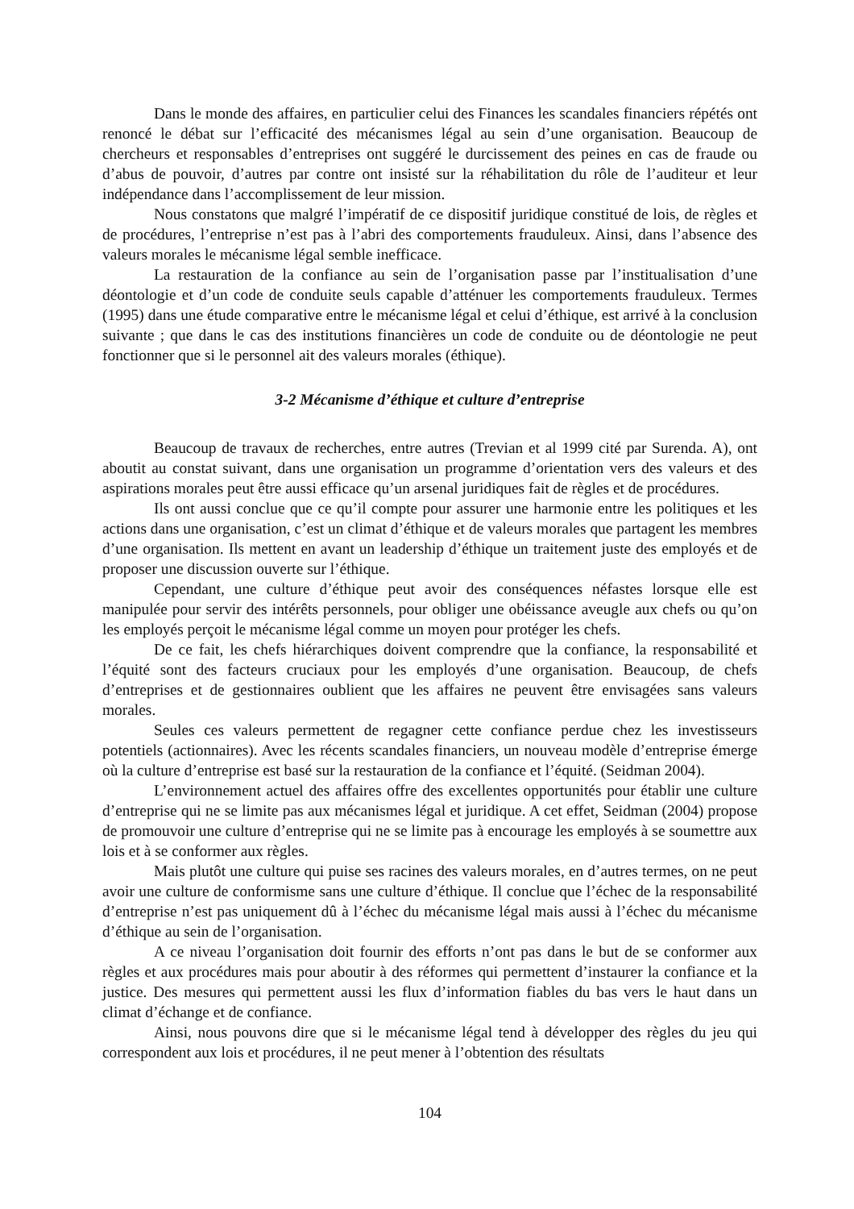Dans le monde des affaires, en particulier celui des Finances les scandales financiers répétés ont renoncé le débat sur l’efficacité des mécanismes légal au sein d’une organisation. Beaucoup de chercheurs et responsables d’entreprises ont suggéré le durcissement des peines en cas de fraude ou d’abus de pouvoir, d’autres par contre ont insisté sur la réhabilitation du rôle de l’auditeur et leur indépendance dans l’accomplissement de leur mission.
Nous constatons que malgré l’impératif de ce dispositif juridique constitué de lois, de règles et de procédures, l’entreprise n’est pas à l’abri des comportements frauduleux. Ainsi, dans l’absence des valeurs morales le mécanisme légal semble inefficace.
La restauration de la confiance au sein de l’organisation passe par l’institualisation d’une déontologie et d’un code de conduite seuls capable d’atténuer les comportements frauduleux. Termes (1995) dans une étude comparative entre le mécanisme légal et celui d’éthique, est arrivé à la conclusion suivante ; que dans le cas des institutions financières un code de conduite ou de déontologie ne peut fonctionner que si le personnel ait des valeurs morales (éthique).
3-2 Mécanisme d’éthique et culture d’entreprise
Beaucoup de travaux de recherches, entre autres (Trevian et al 1999 cité par Surenda. A), ont aboutit au constat suivant, dans une organisation un programme d’orientation vers des valeurs et des aspirations morales peut être aussi efficace qu’un arsenal juridiques fait de règles et de procédures.
Ils ont aussi conclue que ce qu’il compte pour assurer une harmonie entre les politiques et les actions dans une organisation, c’est un climat d’éthique et de valeurs morales que partagent les membres d’une organisation. Ils mettent en avant un leadership d’éthique un traitement juste des employés et de proposer une discussion ouverte sur l’éthique.
Cependant, une culture d’éthique peut avoir des conséquences néfastes lorsque elle est manipulée pour servir des intérêts personnels, pour obliger une obéissance aveugle aux chefs ou qu’on les employés perçoit le mécanisme légal comme un moyen pour protéger les chefs.
De ce fait, les chefs hiérarchiques doivent comprendre que la confiance, la responsabilité et l’équité sont des facteurs cruciaux pour les employés d’une organisation. Beaucoup, de chefs d’entreprises et de gestionnaires oublient que les affaires ne peuvent être envisagées sans valeurs morales.
Seules ces valeurs permettent de regagner cette confiance perdue chez les investisseurs potentiels (actionnaires). Avec les récents scandales financiers, un nouveau modèle d’entreprise émerge où la culture d’entreprise est basé sur la restauration de la confiance et l’équité. (Seidman 2004).
L’environnement actuel des affaires offre des excellentes opportunités pour établir une culture d’entreprise qui ne se limite pas aux mécanismes légal et juridique. A cet effet, Seidman (2004) propose de promouvoir une culture d’entreprise qui ne se limite pas à encourage les employés à se soumettre aux lois et à se conformer aux règles.
Mais plutôt une culture qui puise ses racines des valeurs morales, en d’autres termes, on ne peut avoir une culture de conformisme sans une culture d’éthique. Il conclue que l’échec de la responsabilité d’entreprise n’est pas uniquement dû à l’échec du mécanisme légal mais aussi à l’échec du mécanisme d’éthique au sein de l’organisation.
A ce niveau l’organisation doit fournir des efforts n’ont pas dans le but de se conformer aux règles et aux procédures mais pour aboutir à des réformes qui permettent d’instaurer la confiance et la justice. Des mesures qui permettent aussi les flux d’information fiables du bas vers le haut dans un climat d’échange et de confiance.
Ainsi, nous pouvons dire que si le mécanisme légal tend à développer des règles du jeu qui correspondent aux lois et procédures, il ne peut mener à l’obtention des résultats
104